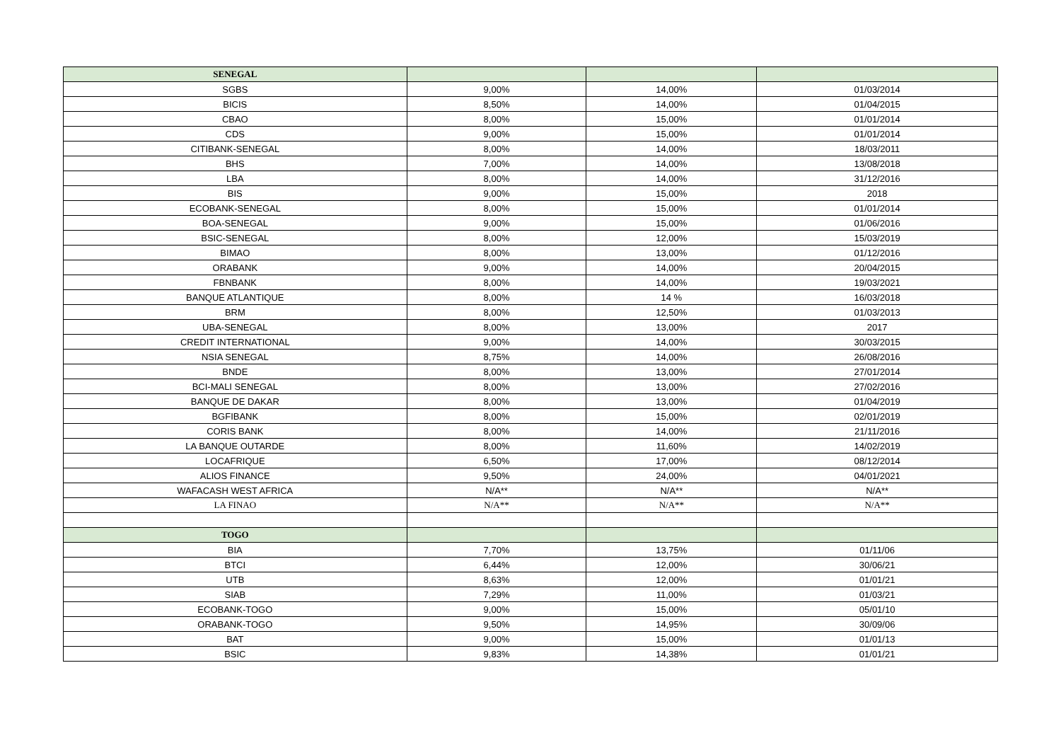| SENEGAL | | | |
| --- | --- | --- | --- |
| SGBS | 9,00% | 14,00% | 01/03/2014 |
| BICIS | 8,50% | 14,00% | 01/04/2015 |
| CBAO | 8,00% | 15,00% | 01/01/2014 |
| CDS | 9,00% | 15,00% | 01/01/2014 |
| CITIBANK-SENEGAL | 8,00% | 14,00% | 18/03/2011 |
| BHS | 7,00% | 14,00% | 13/08/2018 |
| LBA | 8,00% | 14,00% | 31/12/2016 |
| BIS | 9,00% | 15,00% | 2018 |
| ECOBANK-SENEGAL | 8,00% | 15,00% | 01/01/2014 |
| BOA-SENEGAL | 9,00% | 15,00% | 01/06/2016 |
| BSIC-SENEGAL | 8,00% | 12,00% | 15/03/2019 |
| BIMAO | 8,00% | 13,00% | 01/12/2016 |
| ORABANK | 9,00% | 14,00% | 20/04/2015 |
| FBNBANK | 8,00% | 14,00% | 19/03/2021 |
| BANQUE ATLANTIQUE | 8,00% | 14 % | 16/03/2018 |
| BRM | 8,00% | 12,50% | 01/03/2013 |
| UBA-SENEGAL | 8,00% | 13,00% | 2017 |
| CREDIT INTERNATIONAL | 9,00% | 14,00% | 30/03/2015 |
| NSIA SENEGAL | 8,75% | 14,00% | 26/08/2016 |
| BNDE | 8,00% | 13,00% | 27/01/2014 |
| BCI-MALI SENEGAL | 8,00% | 13,00% | 27/02/2016 |
| BANQUE DE DAKAR | 8,00% | 13,00% | 01/04/2019 |
| BGFIBANK | 8,00% | 15,00% | 02/01/2019 |
| CORIS BANK | 8,00% | 14,00% | 21/11/2016 |
| LA BANQUE OUTARDE | 8,00% | 11,60% | 14/02/2019 |
| LOCAFRIQUE | 6,50% | 17,00% | 08/12/2014 |
| ALIOS FINANCE | 9,50% | 24,00% | 04/01/2021 |
| WAFACASH WEST AFRICA | N/A** | N/A** | N/A** |
| LA FINAO | N/A** | N/A** | N/A** |
| TOGO | | | |
| BIA | 7,70% | 13,75% | 01/11/06 |
| BTCI | 6,44% | 12,00% | 30/06/21 |
| UTB | 8,63% | 12,00% | 01/01/21 |
| SIAB | 7,29% | 11,00% | 01/03/21 |
| ECOBANK-TOGO | 9,00% | 15,00% | 05/01/10 |
| ORABANK-TOGO | 9,50% | 14,95% | 30/09/06 |
| BAT | 9,00% | 15,00% | 01/01/13 |
| BSIC | 9,83% | 14,38% | 01/01/21 |